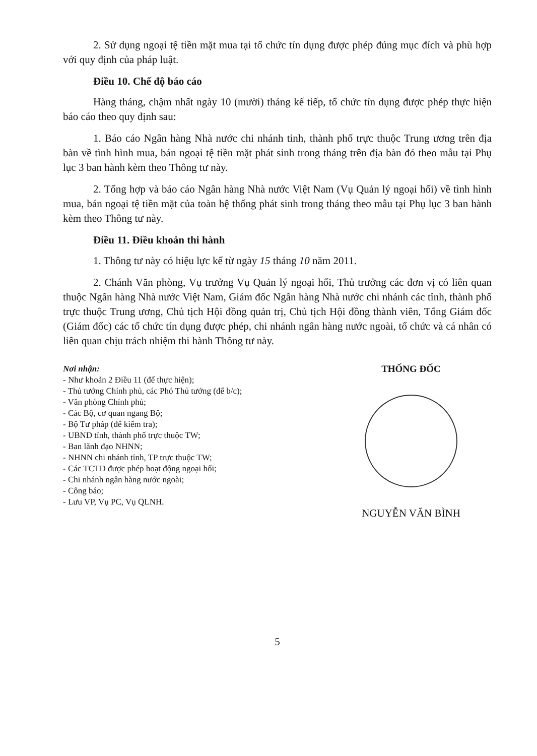2. Sử dụng ngoại tệ tiền mặt mua tại tổ chức tín dụng được phép đúng mục đích và phù hợp với quy định của pháp luật.
Điều 10. Chế độ báo cáo
Hàng tháng, chậm nhất ngày 10 (mười) tháng kế tiếp, tổ chức tín dụng được phép thực hiện báo cáo theo quy định sau:
1. Báo cáo Ngân hàng Nhà nước chi nhánh tỉnh, thành phố trực thuộc Trung ương trên địa bàn về tình hình mua, bán ngoại tệ tiền mặt phát sinh trong tháng trên địa bàn đó theo mẫu tại Phụ lục 3 ban hành kèm theo Thông tư này.
2. Tổng hợp và báo cáo Ngân hàng Nhà nước Việt Nam (Vụ Quản lý ngoại hối) về tình hình mua, bán ngoại tệ tiền mặt của toàn hệ thống phát sinh trong tháng theo mẫu tại Phụ lục 3 ban hành kèm theo Thông tư này.
Điều 11. Điều khoản thi hành
1. Thông tư này có hiệu lực kể từ ngày 15 tháng 10 năm 2011.
2. Chánh Văn phòng, Vụ trưởng Vụ Quản lý ngoại hối, Thủ trưởng các đơn vị có liên quan thuộc Ngân hàng Nhà nước Việt Nam, Giám đốc Ngân hàng Nhà nước chi nhánh các tỉnh, thành phố trực thuộc Trung ương, Chủ tịch Hội đồng quản trị, Chủ tịch Hội đồng thành viên, Tổng Giám đốc (Giám đốc) các tổ chức tín dụng được phép, chi nhánh ngân hàng nước ngoài, tổ chức và cá nhân có liên quan chịu trách nhiệm thi hành Thông tư này.
Nơi nhận:
- Như khoản 2 Điều 11 (để thực hiện);
- Thủ tướng Chính phủ, các Phó Thủ tướng (để b/c);
- Văn phòng Chính phủ;
- Các Bộ, cơ quan ngang Bộ;
- Bộ Tư pháp (để kiểm tra);
- UBND tỉnh, thành phố trực thuộc TW;
- Ban lãnh đạo NHNN;
- NHNN chi nhánh tỉnh, TP trực thuộc TW;
- Các TCTD được phép hoạt động ngoại hối;
- Chi nhánh ngân hàng nước ngoài;
- Công báo;
- Lưu VP, Vụ PC, Vụ QLNH.
THỐNG ĐỐC
NGUYỄN VĂN BÌNH
5